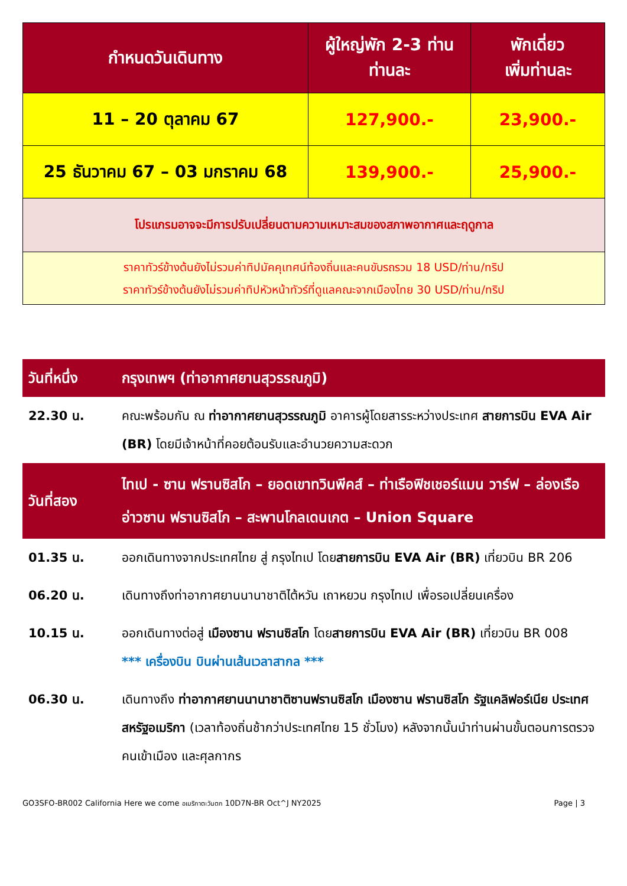| กำหนดวันเดินทาง | ผู้ใหญ่พัก 2-3 ท่าน ท่านละ | พักเดี่ยว เพิ่มท่านละ |
| --- | --- | --- |
| 11 – 20 ตุลาคม 67 | 127,900.- | 23,900.- |
| 25 ธันวาคม 67 – 03 มกราคม 68 | 139,900.- | 25,900.- |
| โปรแกรมอาจจะมีการปรับเปลี่ยนตามความเหมาะสมของสภาพอากาศและฤดูกาล | | |
| ราคาทัวร์ข้างต้นยังไม่รวมค่าทิปมัคคุเทศน์ท้องถิ่นและคนขับรถรวม 18 USD/ท่าน/ทริป ราคาทัวร์ข้างต้นยังไม่รวมค่าทิปหัวหน้าทัวร์ที่ดูแลคณะจากเมืองไทย 30 USD/ท่าน/ทริป | | |
| วันที่หนึ่ง | กรุงเทพฯ (ท่าอากาศยานสุวรรณภูมิ) |
| 22.30 น. | คณะพร้อมกัน ณ ท่าอากาศยานสุวรรณภูมิ อาคารผู้โดยสารระหว่างประเทศ สายการบิน EVA Air (BR) โดยมีเจ้าหน้าที่คอยต้อนรับและอำนวยความสะดวก |
| วันที่สอง | ไทเป - ซาน ฟรานซิสโก – ยอดเขาทวินพีคส์ – ท่าเรือฟิชเชอร์แมน วาร์ฟ – ล่องเรืออ่าวซาน ฟรานซิสโก – สะพานโกลเดนเกต – Union Square |
| 01.35 น. | ออกเดินทางจากประเทศไทย สู่ กรุงไทเป โดย สายการบิน EVA Air (BR) เที่ยวบิน BR 206 |
| 06.20 น. | เดินทางถึงท่าอากาศยานนานาชาติไต้หวัน เถาหยวน กรุงไทเป เพื่อรอเปลี่ยนเครื่อง |
| 10.15 น. | ออกเดินทางต่อสู่ เมืองซาน ฟรานซิสโก โดย สายการบิน EVA Air (BR) เที่ยวบิน BR 008 *** เครื่องบิน บินผ่านเส้นเวลาสากล *** |
| 06.30 น. | เดินทางถึง ท่าอากาศยานนานาชาติซานฟรานซิสโก เมืองซาน ฟรานซิสโก รัฐแคลิฟอร์เนีย ประเทศสหรัฐอเมริกา (เวลาท้องถิ่นช้ากว่าประเทศไทย 15 ชั่วโมง) หลังจากนั้นนำท่านผ่านขั้นตอนการตรวจคนเข้าเมือง และศุลกากร |
GO3SFO-BR002 California Here we come อเมริกาตะวันตก 10D7N-BR Oct^J NY2025 Page | 3